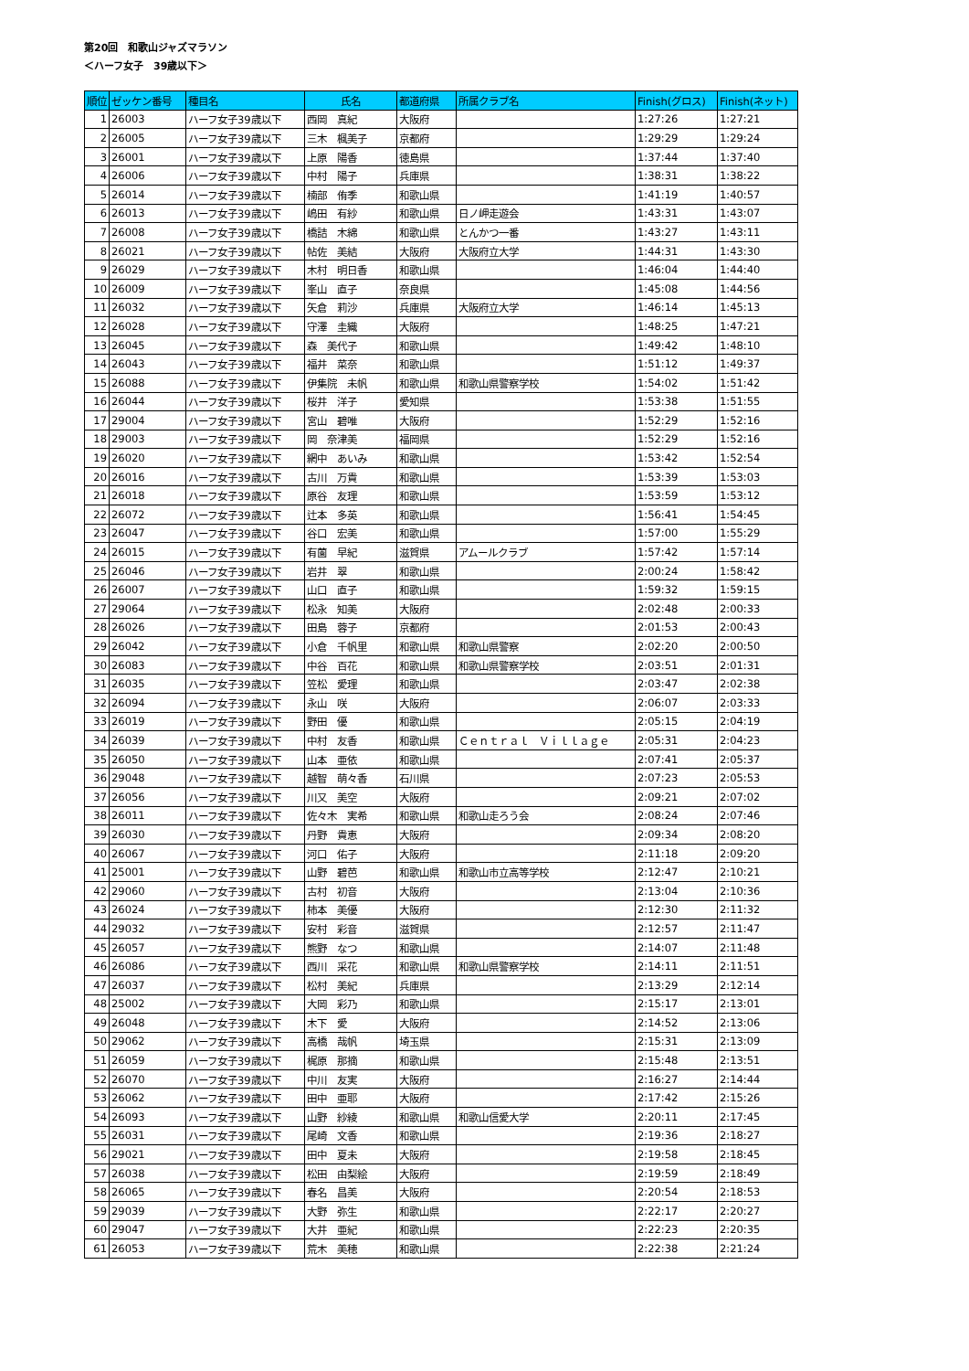第20回　和歌山ジャズマラソン
＜ハーフ女子　39歳以下＞
| 順位 | ゼッケン番号 | 種目名 | 氏名 | 都道府県 | 所属クラブ名 | Finish(グロス) | Finish(ネット) |
| --- | --- | --- | --- | --- | --- | --- | --- |
| 1 | 26003 | ハーフ女子39歳以下 | 西岡 真紀 | 大阪府 | | 1:27:26 | 1:27:21 |
| 2 | 26005 | ハーフ女子39歳以下 | 三木 楓美子 | 京都府 | | 1:29:29 | 1:29:24 |
| 3 | 26001 | ハーフ女子39歳以下 | 上原 陽香 | 徳島県 | | 1:37:44 | 1:37:40 |
| 4 | 26006 | ハーフ女子39歳以下 | 中村 陽子 | 兵庫県 | | 1:38:31 | 1:38:22 |
| 5 | 26014 | ハーフ女子39歳以下 | 楠部 侑季 | 和歌山県 | | 1:41:19 | 1:40:57 |
| 6 | 26013 | ハーフ女子39歳以下 | 嶋田 有紗 | 和歌山県 | 日ノ岬走遊会 | 1:43:31 | 1:43:07 |
| 7 | 26008 | ハーフ女子39歳以下 | 橋詰 木綿 | 和歌山県 | とんかつ一番 | 1:43:27 | 1:43:11 |
| 8 | 26021 | ハーフ女子39歳以下 | 帖佐 美結 | 大阪府 | 大阪府立大学 | 1:44:31 | 1:43:30 |
| 9 | 26029 | ハーフ女子39歳以下 | 木村 明日香 | 和歌山県 | | 1:46:04 | 1:44:40 |
| 10 | 26009 | ハーフ女子39歳以下 | 峯山 直子 | 奈良県 | | 1:45:08 | 1:44:56 |
| 11 | 26032 | ハーフ女子39歳以下 | 矢倉 莉沙 | 兵庫県 | 大阪府立大学 | 1:46:14 | 1:45:13 |
| 12 | 26028 | ハーフ女子39歳以下 | 守澤 圭織 | 大阪府 | | 1:48:25 | 1:47:21 |
| 13 | 26045 | ハーフ女子39歳以下 | 森 美代子 | 和歌山県 | | 1:49:42 | 1:48:10 |
| 14 | 26043 | ハーフ女子39歳以下 | 福井 菜奈 | 和歌山県 | | 1:51:12 | 1:49:37 |
| 15 | 26088 | ハーフ女子39歳以下 | 伊集院 未帆 | 和歌山県 | 和歌山県警察学校 | 1:54:02 | 1:51:42 |
| 16 | 26044 | ハーフ女子39歳以下 | 桜井 洋子 | 愛知県 | | 1:53:38 | 1:51:55 |
| 17 | 29004 | ハーフ女子39歳以下 | 宮山 碧唯 | 大阪府 | | 1:52:29 | 1:52:16 |
| 18 | 29003 | ハーフ女子39歳以下 | 岡 奈津美 | 福岡県 | | 1:52:29 | 1:52:16 |
| 19 | 26020 | ハーフ女子39歳以下 | 網中 あいみ | 和歌山県 | | 1:53:42 | 1:52:54 |
| 20 | 26016 | ハーフ女子39歳以下 | 古川 万貴 | 和歌山県 | | 1:53:39 | 1:53:03 |
| 21 | 26018 | ハーフ女子39歳以下 | 原谷 友理 | 和歌山県 | | 1:53:59 | 1:53:12 |
| 22 | 26072 | ハーフ女子39歳以下 | 辻本 多英 | 和歌山県 | | 1:56:41 | 1:54:45 |
| 23 | 26047 | ハーフ女子39歳以下 | 谷口 宏美 | 和歌山県 | | 1:57:00 | 1:55:29 |
| 24 | 26015 | ハーフ女子39歳以下 | 有薗 早紀 | 滋賀県 | アムールクラブ | 1:57:42 | 1:57:14 |
| 25 | 26046 | ハーフ女子39歳以下 | 岩井 翠 | 和歌山県 | | 2:00:24 | 1:58:42 |
| 26 | 26007 | ハーフ女子39歳以下 | 山口 直子 | 和歌山県 | | 1:59:32 | 1:59:15 |
| 27 | 29064 | ハーフ女子39歳以下 | 松永 知美 | 大阪府 | | 2:02:48 | 2:00:33 |
| 28 | 26026 | ハーフ女子39歳以下 | 田島 蓉子 | 京都府 | | 2:01:53 | 2:00:43 |
| 29 | 26042 | ハーフ女子39歳以下 | 小倉 千帆里 | 和歌山県 | 和歌山県警察 | 2:02:20 | 2:00:50 |
| 30 | 26083 | ハーフ女子39歳以下 | 中谷 百花 | 和歌山県 | 和歌山県警察学校 | 2:03:51 | 2:01:31 |
| 31 | 26035 | ハーフ女子39歳以下 | 笠松 愛理 | 和歌山県 | | 2:03:47 | 2:02:38 |
| 32 | 26094 | ハーフ女子39歳以下 | 永山 咲 | 大阪府 | | 2:06:07 | 2:03:33 |
| 33 | 26019 | ハーフ女子39歳以下 | 野田 優 | 和歌山県 | | 2:05:15 | 2:04:19 |
| 34 | 26039 | ハーフ女子39歳以下 | 中村 友香 | 和歌山県 | Ｃｅｎｔｒａｌ Ｖｉｌｌａｇｅ | 2:05:31 | 2:04:23 |
| 35 | 26050 | ハーフ女子39歳以下 | 山本 亜依 | 和歌山県 | | 2:07:41 | 2:05:37 |
| 36 | 29048 | ハーフ女子39歳以下 | 越智 萌々香 | 石川県 | | 2:07:23 | 2:05:53 |
| 37 | 26056 | ハーフ女子39歳以下 | 川又 美空 | 大阪府 | | 2:09:21 | 2:07:02 |
| 38 | 26011 | ハーフ女子39歳以下 | 佐々木 実希 | 和歌山県 | 和歌山走ろう会 | 2:08:24 | 2:07:46 |
| 39 | 26030 | ハーフ女子39歳以下 | 丹野 貴恵 | 大阪府 | | 2:09:34 | 2:08:20 |
| 40 | 26067 | ハーフ女子39歳以下 | 河口 佑子 | 大阪府 | | 2:11:18 | 2:09:20 |
| 41 | 25001 | ハーフ女子39歳以下 | 山野 碧芭 | 和歌山県 | 和歌山市立高等学校 | 2:12:47 | 2:10:21 |
| 42 | 29060 | ハーフ女子39歳以下 | 古村 初音 | 大阪府 | | 2:13:04 | 2:10:36 |
| 43 | 26024 | ハーフ女子39歳以下 | 柿本 美優 | 大阪府 | | 2:12:30 | 2:11:32 |
| 44 | 29032 | ハーフ女子39歳以下 | 安村 彩音 | 滋賀県 | | 2:12:57 | 2:11:47 |
| 45 | 26057 | ハーフ女子39歳以下 | 熊野 なつ | 和歌山県 | | 2:14:07 | 2:11:48 |
| 46 | 26086 | ハーフ女子39歳以下 | 西川 采花 | 和歌山県 | 和歌山県警察学校 | 2:14:11 | 2:11:51 |
| 47 | 26037 | ハーフ女子39歳以下 | 松村 美紀 | 兵庫県 | | 2:13:29 | 2:12:14 |
| 48 | 25002 | ハーフ女子39歳以下 | 大岡 彩乃 | 和歌山県 | | 2:15:17 | 2:13:01 |
| 49 | 26048 | ハーフ女子39歳以下 | 木下 愛 | 大阪府 | | 2:14:52 | 2:13:06 |
| 50 | 29062 | ハーフ女子39歳以下 | 高橋 哉帆 | 埼玉県 | | 2:15:31 | 2:13:09 |
| 51 | 26059 | ハーフ女子39歳以下 | 梶原 那摘 | 和歌山県 | | 2:15:48 | 2:13:51 |
| 52 | 26070 | ハーフ女子39歳以下 | 中川 友実 | 大阪府 | | 2:16:27 | 2:14:44 |
| 53 | 26062 | ハーフ女子39歳以下 | 田中 亜耶 | 大阪府 | | 2:17:42 | 2:15:26 |
| 54 | 26093 | ハーフ女子39歳以下 | 山野 紗綾 | 和歌山県 | 和歌山信愛大学 | 2:20:11 | 2:17:45 |
| 55 | 26031 | ハーフ女子39歳以下 | 尾崎 文香 | 和歌山県 | | 2:19:36 | 2:18:27 |
| 56 | 29021 | ハーフ女子39歳以下 | 田中 夏未 | 大阪府 | | 2:19:58 | 2:18:45 |
| 57 | 26038 | ハーフ女子39歳以下 | 松田 由梨絵 | 大阪府 | | 2:19:59 | 2:18:49 |
| 58 | 26065 | ハーフ女子39歳以下 | 春名 昌美 | 大阪府 | | 2:20:54 | 2:18:53 |
| 59 | 29039 | ハーフ女子39歳以下 | 大野 弥生 | 和歌山県 | | 2:22:17 | 2:20:27 |
| 60 | 29047 | ハーフ女子39歳以下 | 大井 亜紀 | 和歌山県 | | 2:22:23 | 2:20:35 |
| 61 | 26053 | ハーフ女子39歳以下 | 荒木 美穂 | 和歌山県 | | 2:22:38 | 2:21:24 |